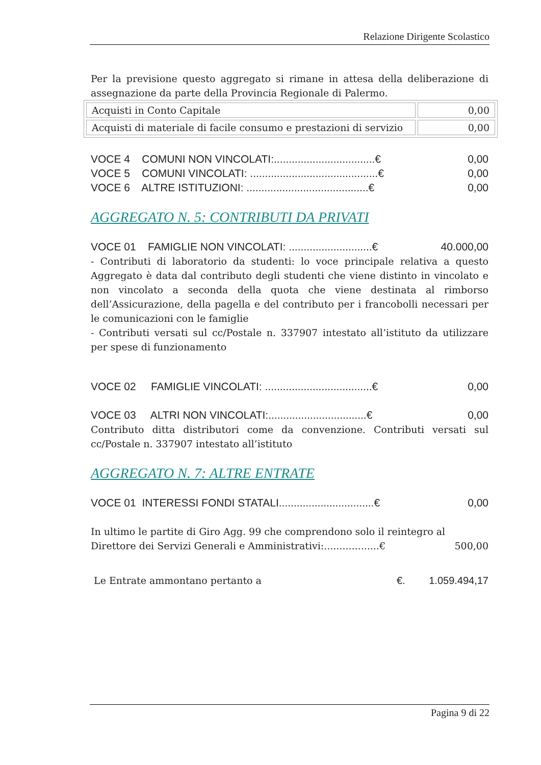Relazione Dirigente Scolastico
Per la previsione questo aggregato si rimane in attesa della deliberazione di assegnazione da parte della Provincia Regionale di Palermo.
| Acquisti in Conto Capitale | 0,00 |
| Acquisti di materiale di facile consumo e prestazioni di servizio | 0,00 |
VOCE 4 COMUNI NON VINCOLATI:..................................€ 0,00
VOCE 5 COMUNI VINCOLATI: ...........................................€ 0,00
VOCE 6 ALTRE ISTITUZIONI: .........................................€ 0,00
AGGREGATO N. 5: CONTRIBUTI DA PRIVATI
VOCE 01 FAMIGLIE NON VINCOLATI: ............................€ 40.000,00
- Contributi di laboratorio da studenti: lo voce principale relativa a questo Aggregato è data dal contributo degli studenti che viene distinto in vincolato e non vincolato a seconda della quota che viene destinata al rimborso dell’Assicurazione, della pagella e del contributo per i francobolli necessari per le comunicazioni con le famiglie
- Contributi versati sul cc/Postale n. 337907 intestato all’istituto da utilizzare per spese di funzionamento
VOCE 02 FAMIGLIE VINCOLATI: ....................................€ 0,00
VOCE 03 ALTRI NON VINCOLATI:.................................€ 0,00
Contributo ditta distributori come da convenzione. Contributi versati sul cc/Postale n. 337907 intestato all’istituto
AGGREGATO N. 7: ALTRE ENTRATE
VOCE 01 INTERESSI FONDI STATALI................................€ 0,00
In ultimo le partite di Giro Agg. 99 che comprendono solo il reintegro al
Direttore dei Servizi Generali e Amministrativi:..................€ 500,00
Le Entrate ammontano pertanto a €. 1.059.494,17
Pagina 9 di 22